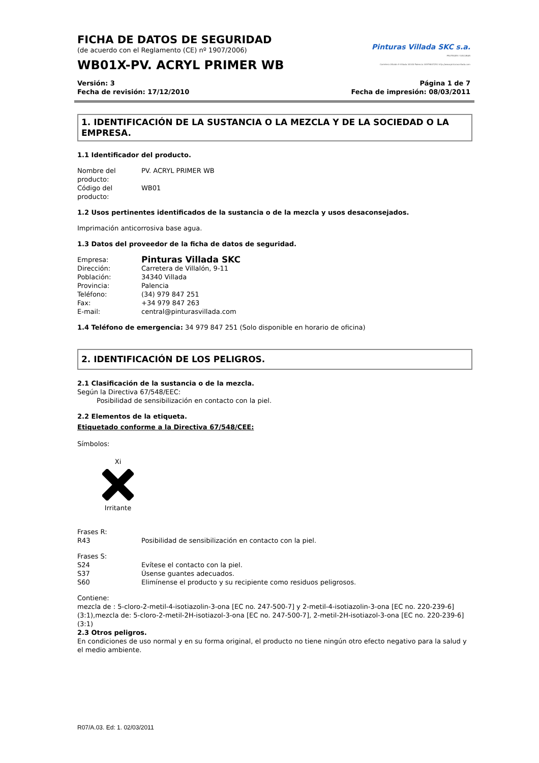FICHA DE DATOS DE SEGURIDAD
(de acuerdo con el Reglamento (CE) nº 1907/2006)
WB01X-PV. ACRYL PRIMER WB
Pinturas Villada SKC s.a.
PROTEGER Y DECORAR
Carretera Villalón 9 Villada 34340 Palencia 34979847251 http://www.pinturasvillada.com
Versión: 3
Fecha de revisión: 17/12/2010
Página 1 de 7
Fecha de impresión: 08/03/2011
1. IDENTIFICACIÓN DE LA SUSTANCIA O LA MEZCLA Y DE LA SOCIEDAD O LA EMPRESA.
1.1 Identificador del producto.
Nombre del producto: PV. ACRYL PRIMER WB
Código del producto: WB01
1.2 Usos pertinentes identificados de la sustancia o de la mezcla y usos desaconsejados.
Imprimación anticorrosiva base agua.
1.3 Datos del proveedor de la ficha de datos de seguridad.
Empresa: Pinturas Villada SKC
Dirección: Carretera de Villalón, 9-11
Población: 34340 Villada
Provincia: Palencia
Teléfono: (34) 979 847 251
Fax: +34 979 847 263
E-mail: central@pinturasvillada.com
1.4 Teléfono de emergencia: 34 979 847 251 (Solo disponible en horario de oficina)
2. IDENTIFICACIÓN DE LOS PELIGROS.
2.1 Clasificación de la sustancia o de la mezcla.
Según la Directiva 67/548/EEC:
Posibilidad de sensibilización en contacto con la piel.
2.2 Elementos de la etiqueta.
Etiquetado conforme a la Directiva 67/548/CEE:
Símbolos:
XiIrritante
Frases R:
R43 Posibilidad de sensibilización en contacto con la piel.
Frases S:
S24 Evítese el contacto con la piel.
S37 Úsense guantes adecuados.
S60 Elimínense el producto y su recipiente como residuos peligrosos.
Contiene:
mezcla de : 5-cloro-2-metil-4-isotiazolin-3-ona [EC no. 247-500-7] y 2-metil-4-isotiazolin-3-ona [EC no. 220-239-6] (3:1),mezcla de: 5-cloro-2-metil-2H-isotiazol-3-ona [EC no. 247-500-7], 2-metil-2H-isotiazol-3-ona [EC no. 220-239-6] (3:1)
2.3 Otros peligros.
En condiciones de uso normal y en su forma original, el producto no tiene ningún otro efecto negativo para la salud y el medio ambiente.
R07/A.03. Ed: 1. 02/03/2011